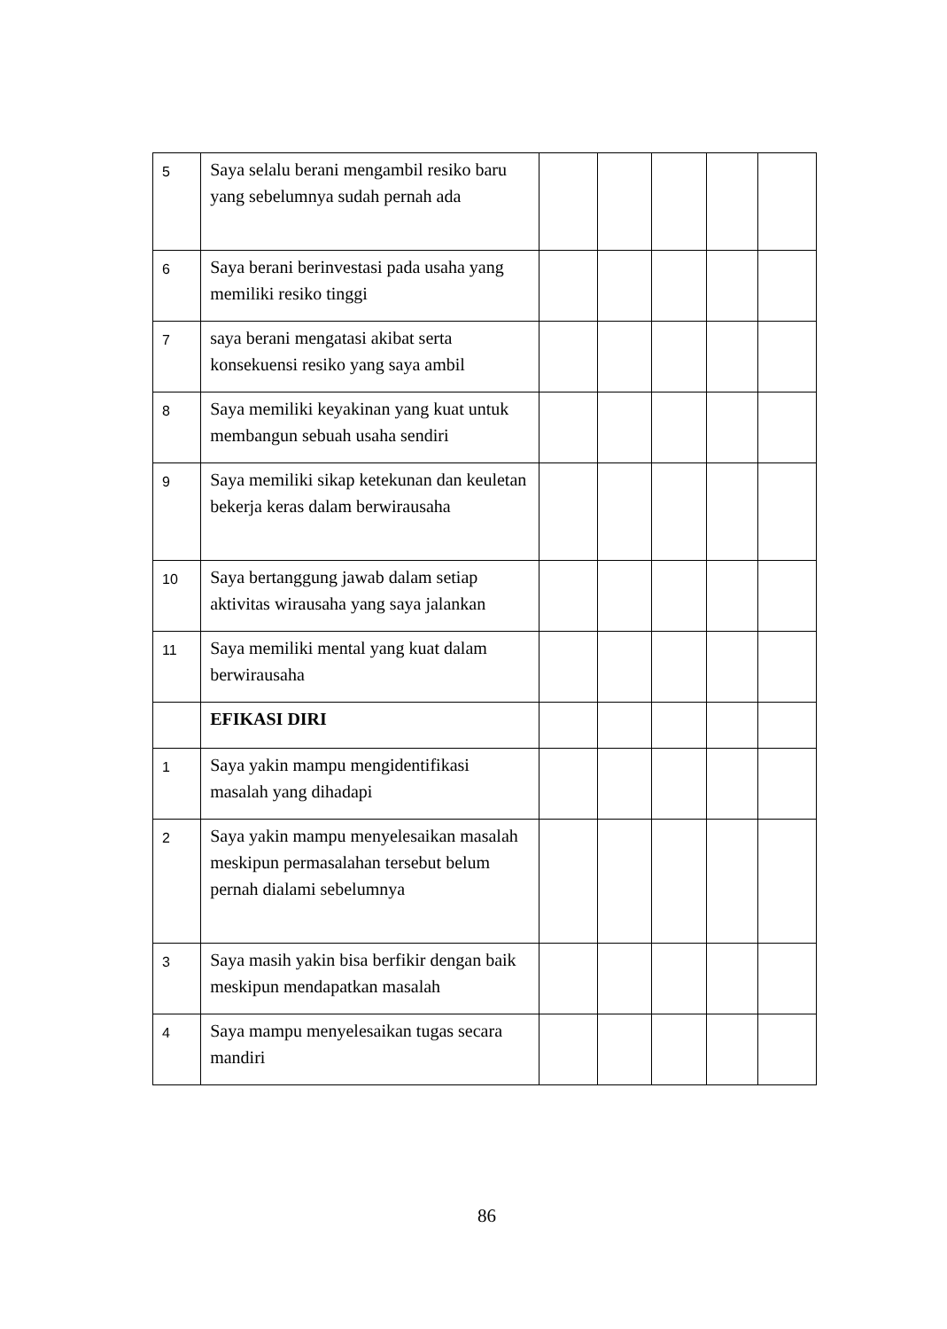| 5 | Saya selalu berani mengambil resiko baru yang sebelumnya sudah pernah ada | | | | | |
| 6 | Saya berani berinvestasi pada usaha yang memiliki resiko tinggi | | | | | |
| 7 | saya berani mengatasi akibat serta konsekuensi resiko yang saya ambil | | | | | |
| 8 | Saya memiliki keyakinan yang kuat untuk membangun sebuah usaha sendiri | | | | | |
| 9 | Saya memiliki sikap ketekunan dan keuletan bekerja keras dalam berwirausaha | | | | | |
| 10 | Saya bertanggung jawab dalam setiap aktivitas wirausaha yang saya jalankan | | | | | |
| 11 | Saya memiliki mental yang kuat dalam berwirausaha | | | | | |
| | EFIKASI DIRI | | | | | |
| 1 | Saya yakin mampu mengidentifikasi masalah yang dihadapi | | | | | |
| 2 | Saya yakin mampu menyelesaikan masalah meskipun permasalahan tersebut belum pernah dialami sebelumnya | | | | | |
| 3 | Saya masih yakin bisa berfikir dengan baik meskipun mendapatkan masalah | | | | | |
| 4 | Saya mampu menyelesaikan tugas secara mandiri | | | | | |
86